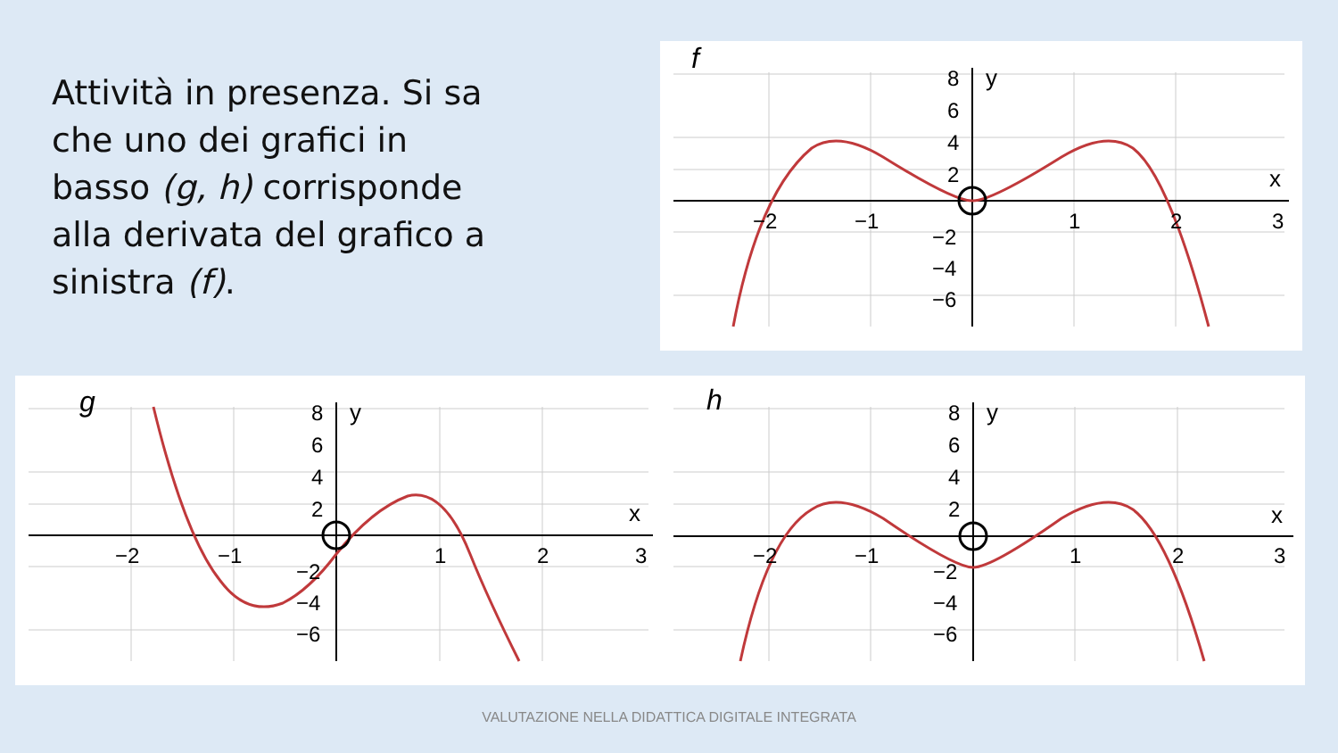Attività in presenza. Si sa che uno dei grafici in basso (g, h) corrisponde alla derivata del grafico a sinistra (f).
f
y
x
8
6
4
2
−2
−4
−6
−2
−1
1
2
3
g
y
x
8
6
4
2
−2
−4
−6
−2
−1
1
2
3
h
y
x
8
6
4
2
−2
−4
−6
−2
−1
1
2
3
VALUTAZIONE NELLA DIDATTICA DIGITALE INTEGRATA